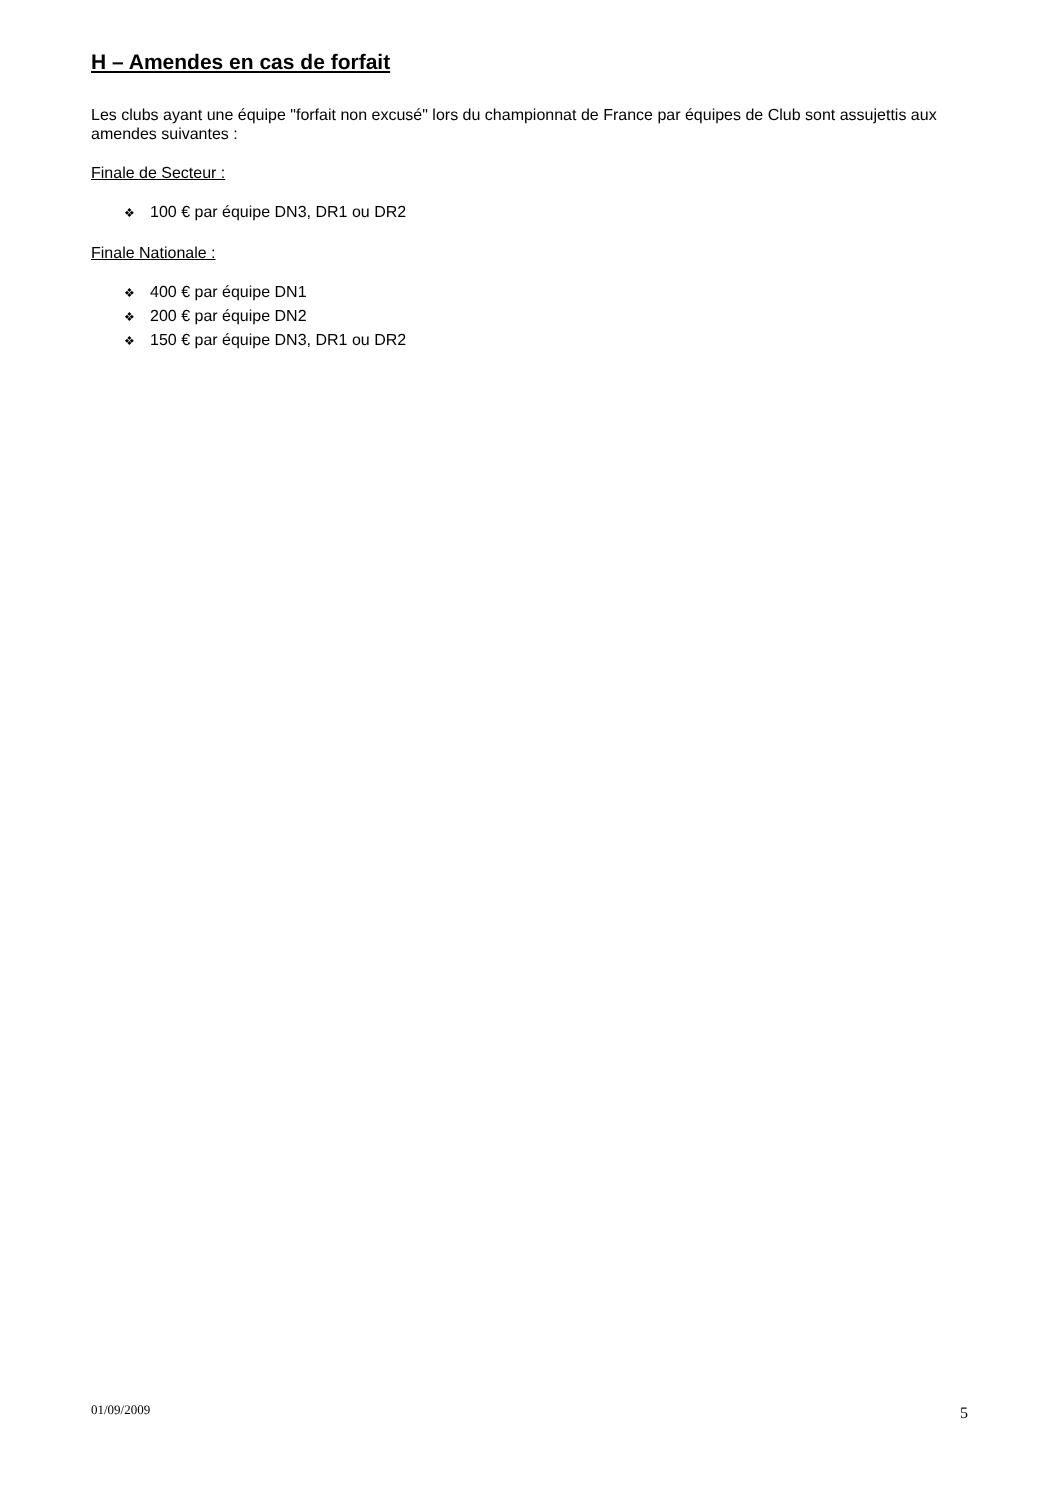H – Amendes en cas de forfait
Les clubs ayant une équipe "forfait non excusé" lors du championnat de France par équipes de Club sont assujettis aux amendes suivantes :
Finale de Secteur :
❖ 100 € par équipe DN3, DR1 ou DR2
Finale Nationale :
❖ 400 € par équipe DN1
❖ 200 € par équipe DN2
❖ 150 € par équipe DN3, DR1 ou DR2
01/09/2009 5